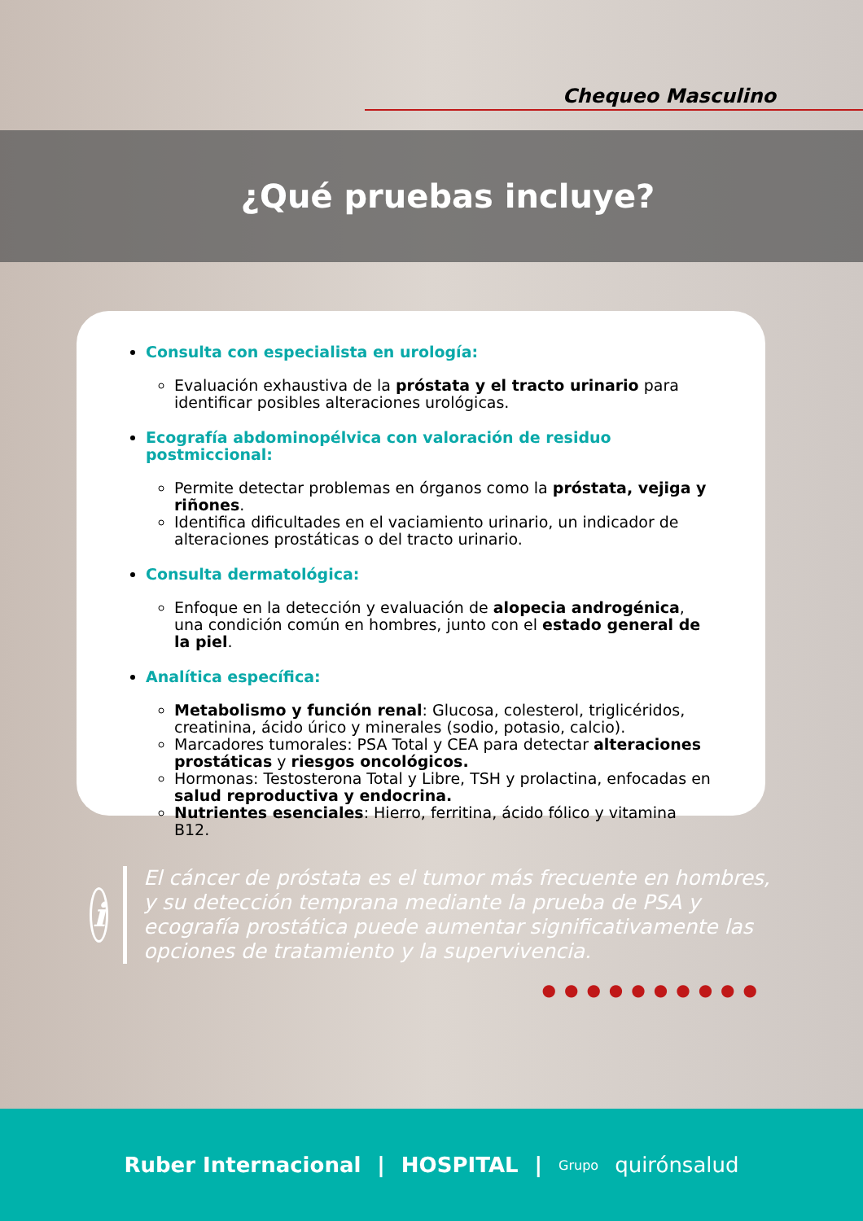Chequeo Masculino
¿Qué pruebas incluye?
Consulta con especialista en urología:
Evaluación exhaustiva de la próstata y el tracto urinario para identificar posibles alteraciones urológicas.
Ecografía abdominopélvica con valoración de residuo postmiccional:
Permite detectar problemas en órganos como la próstata, vejiga y riñones.
Identifica dificultades en el vaciamiento urinario, un indicador de alteraciones prostáticas o del tracto urinario.
Consulta dermatológica:
Enfoque en la detección y evaluación de alopecia androgénica, una condición común en hombres, junto con el estado general de la piel.
Analítica específica:
Metabolismo y función renal: Glucosa, colesterol, triglicéridos, creatinina, ácido úrico y minerales (sodio, potasio, calcio).
Marcadores tumorales: PSA Total y CEA para detectar alteraciones prostáticas y riesgos oncológicos.
Hormonas: Testosterona Total y Libre, TSH y prolactina, enfocadas en salud reproductiva y endocrina.
Nutrientes esenciales: Hierro, ferritina, ácido fólico y vitamina B12.
i
El cáncer de próstata es el tumor más frecuente en hombres, y su detección temprana mediante la prueba de PSA y ecografía prostática puede aumentar significativamente las opciones de tratamiento y la supervivencia.
●●●●●●●●●●
Ruber Internacional | HOSPITAL | Grupo quirónsalud